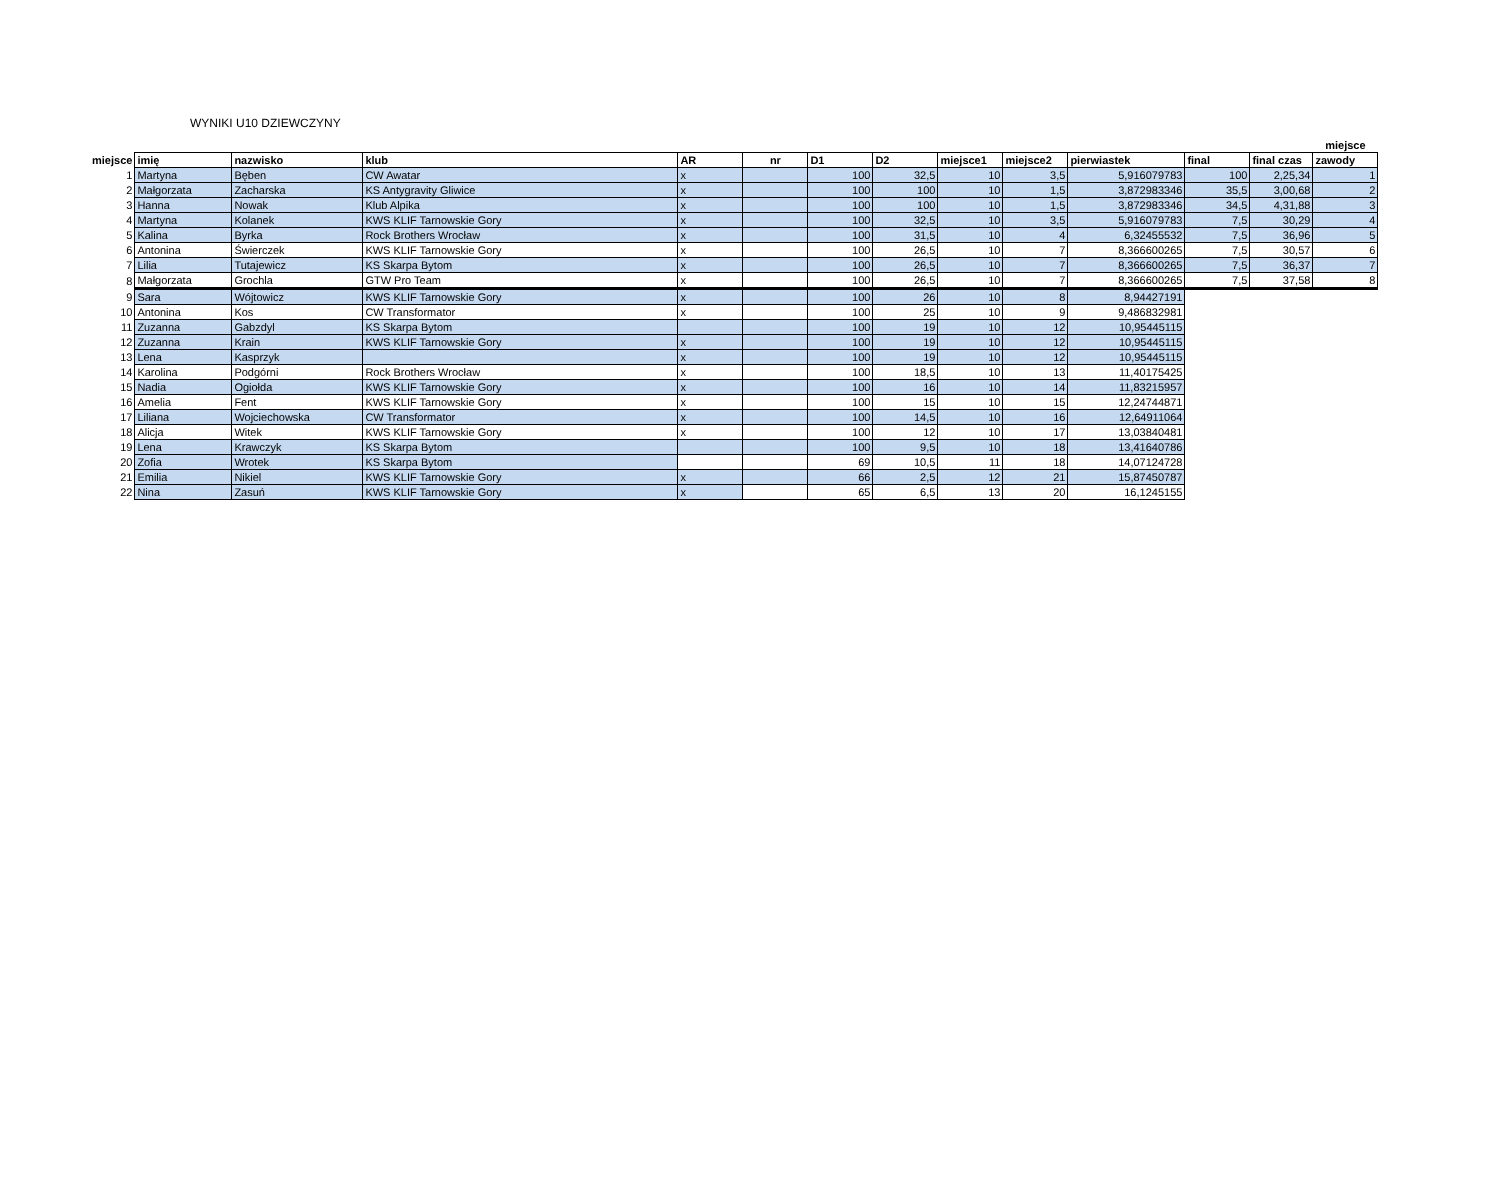WYNIKI U10 DZIEWCZYNY
| | | | | | | | | | | | | | miejsce |
| --- | --- | --- | --- | --- | --- | --- | --- | --- | --- | --- | --- | --- | --- |
| miejsce | imię | nazwisko | klub | AR | nr | D1 | D2 | miejsce1 | miejsce2 | pierwiastek | final | final czas | zawody |
| 1 | Martyna | Bęben | CW Awatar | x | | 100 | 32,5 | 10 | 3,5 | 5,916079783 | 100 | 2,25,34 | 1 |
| 2 | Małgorzata | Zacharska | KS Antygravity Gliwice | x | | 100 | 100 | 10 | 1,5 | 3,872983346 | 35,5 | 3,00,68 | 2 |
| 3 | Hanna | Nowak | Klub Alpika | x | | 100 | 100 | 10 | 1,5 | 3,872983346 | 34,5 | 4,31,88 | 3 |
| 4 | Martyna | Kolanek | KWS KLIF Tarnowskie Gory | x | | 100 | 32,5 | 10 | 3,5 | 5,916079783 | 7,5 | 30,29 | 4 |
| 5 | Kalina | Byrka | Rock Brothers Wrocław | x | | 100 | 31,5 | 10 | 4 | 6,32455532 | 7,5 | 36,96 | 5 |
| 6 | Antonina | Świerczek | KWS KLIF Tarnowskie Gory | x | | 100 | 26,5 | 10 | 7 | 8,366600265 | 7,5 | 30,57 | 6 |
| 7 | Lilia | Tutajewicz | KS Skarpa Bytom | x | | 100 | 26,5 | 10 | 7 | 8,366600265 | 7,5 | 36,37 | 7 |
| 8 | Małgorzata | Grochla | GTW Pro Team | x | | 100 | 26,5 | 10 | 7 | 8,366600265 | 7,5 | 37,58 | 8 |
| 9 | Sara | Wójtowicz | KWS KLIF Tarnowskie Gory | x | | 100 | 26 | 10 | 8 | 8,94427191 | | | |
| 10 | Antonina | Kos | CW Transformator | x | | 100 | 25 | 10 | 9 | 9,486832981 | | | |
| 11 | Zuzanna | Gabzdyl | KS Skarpa Bytom | | | 100 | 19 | 10 | 12 | 10,95445115 | | | |
| 12 | Zuzanna | Krain | KWS KLIF Tarnowskie Gory | x | | 100 | 19 | 10 | 12 | 10,95445115 | | | |
| 13 | Lena | Kasprzyk | | x | | 100 | 19 | 10 | 12 | 10,95445115 | | | |
| 14 | Karolina | Podgórni | Rock Brothers Wrocław | x | | 100 | 18,5 | 10 | 13 | 11,40175425 | | | |
| 15 | Nadia | Ogiołda | KWS KLIF Tarnowskie Gory | x | | 100 | 16 | 10 | 14 | 11,83215957 | | | |
| 16 | Amelia | Fent | KWS KLIF Tarnowskie Gory | x | | 100 | 15 | 10 | 15 | 12,24744871 | | | |
| 17 | Liliana | Wojciechowska | CW Transformator | x | | 100 | 14,5 | 10 | 16 | 12,64911064 | | | |
| 18 | Alicja | Witek | KWS KLIF Tarnowskie Gory | x | | 100 | 12 | 10 | 17 | 13,03840481 | | | |
| 19 | Lena | Krawczyk | KS Skarpa Bytom | | | 100 | 9,5 | 10 | 18 | 13,41640786 | | | |
| 20 | Zofia | Wrotek | KS Skarpa Bytom | | | 69 | 10,5 | 11 | 18 | 14,07124728 | | | |
| 21 | Emilia | Nikiel | KWS KLIF Tarnowskie Gory | x | | 66 | 2,5 | 12 | 21 | 15,87450787 | | | |
| 22 | Nina | Zasuń | KWS KLIF Tarnowskie Gory | x | | 65 | 6,5 | 13 | 20 | 16,1245155 | | | |